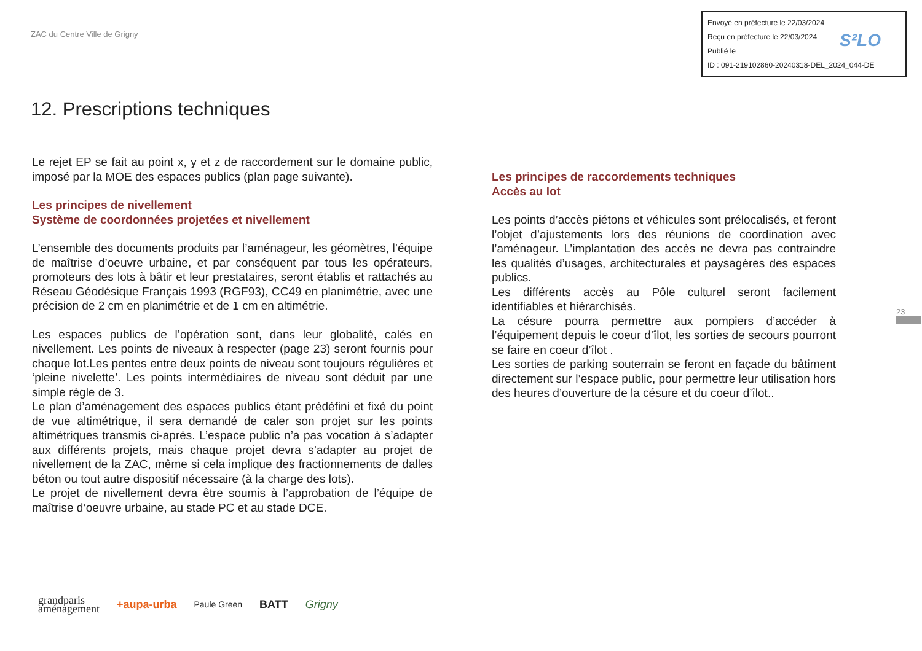ZAC du Centre Ville de Grigny
Envoyé en préfecture le 22/03/2024
Reçu en préfecture le 22/03/2024
Publié le
ID : 091-219102860-20240318-DEL_2024_044-DE
S²LO
12. Prescriptions techniques
Le rejet EP se fait au point x, y et z de raccordement sur le domaine public, imposé par la MOE des espaces publics (plan page suivante).
Les principes de nivellement
Système de coordonnées projetées et nivellement
L’ensemble des documents produits par l’aménageur, les géomètres, l’équipe de maîtrise d’oeuvre urbaine, et par conséquent par tous les opérateurs, promoteurs des lots à bâtir et leur prestataires, seront établis et rattachés au Réseau Géodésique Français 1993 (RGF93), CC49 en planimétrie, avec une précision de 2 cm en planimétrie et de 1 cm en altimétrie.
Les espaces publics de l’opération sont, dans leur globalité, calés en nivellement. Les points de niveaux à respecter (page 23) seront fournis pour chaque lot.Les pentes entre deux points de niveau sont toujours régulières et ‘pleine nivelette’. Les points intermédiaires de niveau sont déduit par une simple règle de 3.
Le plan d’aménagement des espaces publics étant prédéfini et fixé du point de vue altimétrique, il sera demandé de caler son projet sur les points altimétriques transmis ci-après. L’espace public n’a pas vocation à s’adapter aux différents projets, mais chaque projet devra s’adapter au projet de nivellement de la ZAC, même si cela implique des fractionnements de dalles béton ou tout autre dispositif nécessaire (à la charge des lots).
Le projet de nivellement devra être soumis à l’approbation de l’équipe de maîtrise d’oeuvre urbaine, au stade PC et au stade DCE.
Les principes de raccordements techniques
Accès au lot
Les points d’accès piétons et véhicules sont prélocalisés, et feront l’objet d’ajustements lors des réunions de coordination avec l’aménageur. L’implantation des accès ne devra pas contraindre les qualités d’usages, architecturales et paysagères des espaces publics.
Les différents accès au Pôle culturel seront facilement identifiables et hiérarchisés.
La césure pourra permettre aux pompiers d’accéder à l’équipement depuis le coeur d’îlot, les sorties de secours pourront se faire en coeur d’îlot .
Les sorties de parking souterrain se feront en façade du bâtiment directement sur l’espace public, pour permettre leur utilisation hors des heures d’ouverture de la césure et du coeur d’îlot..
23
grandparis
aménagement +aupa-urba Paule Green BATT Grigny